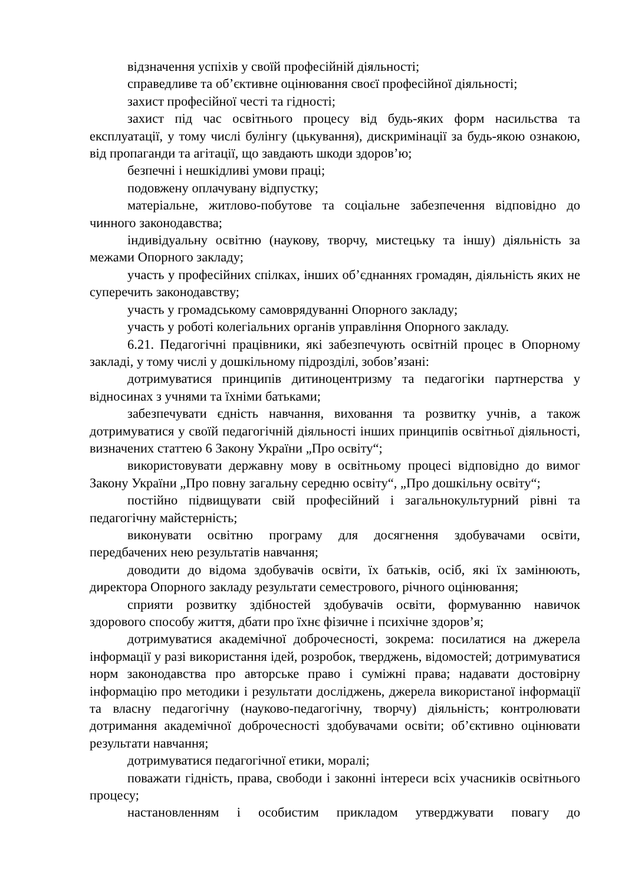відзначення успіхів у своїй професійній діяльності;
справедливе та об’єктивне оцінювання своєї професійної діяльності;
захист професійної честі та гідності;
захист під час освітнього процесу від будь-яких форм насильства та експлуатації, у тому числі булінгу (цькування), дискримінації за будь-якою ознакою, від пропаганди та агітації, що завдають шкоди здоров’ю;
безпечні і нешкідливі умови праці;
подовжену оплачувану відпустку;
матеріальне, житлово-побутове та соціальне забезпечення відповідно до чинного законодавства;
індивідуальну освітню (наукову, творчу, мистецьку та іншу) діяльність за межами Опорного закладу;
участь у професійних спілках, інших об’єднаннях громадян, діяльність яких не суперечить законодавству;
участь у громадському самоврядуванні Опорного закладу;
участь у роботі колегіальних органів управління Опорного закладу.
6.21. Педагогічні працівники, які забезпечують освітній процес в Опорному закладі, у тому числі у дошкільному підрозділі, зобов’язані:
дотримуватися принципів дитиноцентризму та педагогіки партнерства у відносинах з учнями та їхніми батьками;
забезпечувати єдність навчання, виховання та розвитку учнів, а також дотримуватися у своїй педагогічній діяльності інших принципів освітньої діяльності, визначених статтею 6 Закону України „Про освіту“;
використовувати державну мову в освітньому процесі відповідно до вимог Закону України „Про повну загальну середню освіту“, „Про дошкільну освіту“;
постійно підвищувати свій професійний і загальнокультурний рівні та педагогічну майстерність;
виконувати освітню програму для досягнення здобувачами освіти, передбачених нею результатів навчання;
доводити до відома здобувачів освіти, їх батьків, осіб, які їх замінюють, директора Опорного закладу результати семестрового, річного оцінювання;
сприяти розвитку здібностей здобувачів освіти, формуванню навичок здорового способу життя, дбати про їхнє фізичне і психічне здоров’я;
дотримуватися академічної доброчесності, зокрема: посилатися на джерела інформації у разі використання ідей, розробок, тверджень, відомостей; дотримуватися норм законодавства про авторське право і суміжні права; надавати достовірну інформацію про методики і результати досліджень, джерела використаної інформації та власну педагогічну (науково-педагогічну, творчу) діяльність; контролювати дотримання академічної доброчесності здобувачами освіти; об’єктивно оцінювати результати навчання;
дотримуватися педагогічної етики, моралі;
поважати гідність, права, свободи і законні інтереси всіх учасників освітнього процесу;
настановленням і особистим прикладом утверджувати повагу до